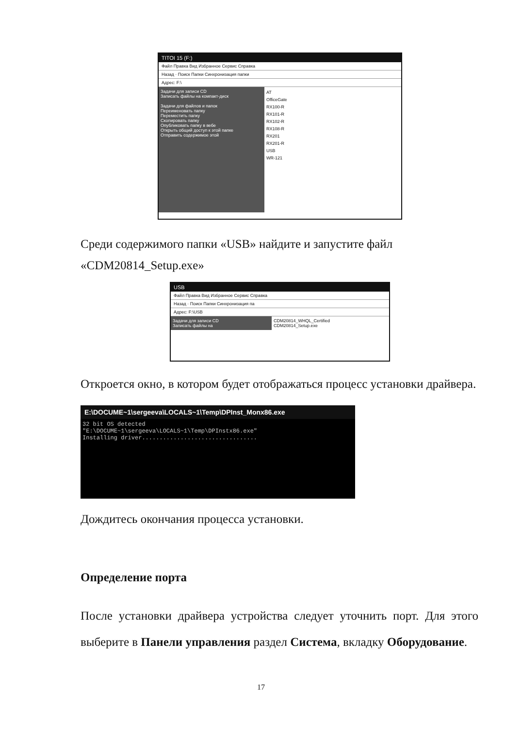TITOI 15 (F:)
Файл Правка Вид Избранное Сервис Справка
Назад · Поиск Папки Синхронизация папки
Адрес: F:\
Задачи для записи CD
Записать файлы на компакт-диск
Задачи для файлов и папок
Переименовать папку
Переместить папку
Скопировать папку
Опубликовать папку в вебе
Открыть общий доступ к этой папке
Отправить содержимое этой
AT
OfficeGate
RX100-R
RX101-R
RX102-R
RX108-R
RX201
RX201-R
USB
WR-121
Среди содержимого папки «USB» найдите и запустите файл «CDM20814_Setup.exe»
USB
Файл Правка Вид Избранное Сервис Справка
Назад · Поиск Папки Синхронизация па
Адрес: F:\USB
Задачи для записи CD
Записать файлы на
CDM20814_WHQL_Certified
CDM20814_Setup.exe
Откроется окно, в котором будет отображаться процесс установки драйвера.
E:\DOCUME~1\sergeeva\LOCALS~1\Temp\DPInst_Monx86.exe
32 bit OS detected
"E:\DOCUME~1\sergeeva\LOCALS~1\Temp\DPInstx86.exe"
Installing driver.................................
Дождитесь окончания процесса установки.
Определение порта
После установки драйвера устройства следует уточнить порт. Для этого выберите в Панели управления раздел Система, вкладку Оборудование.
17